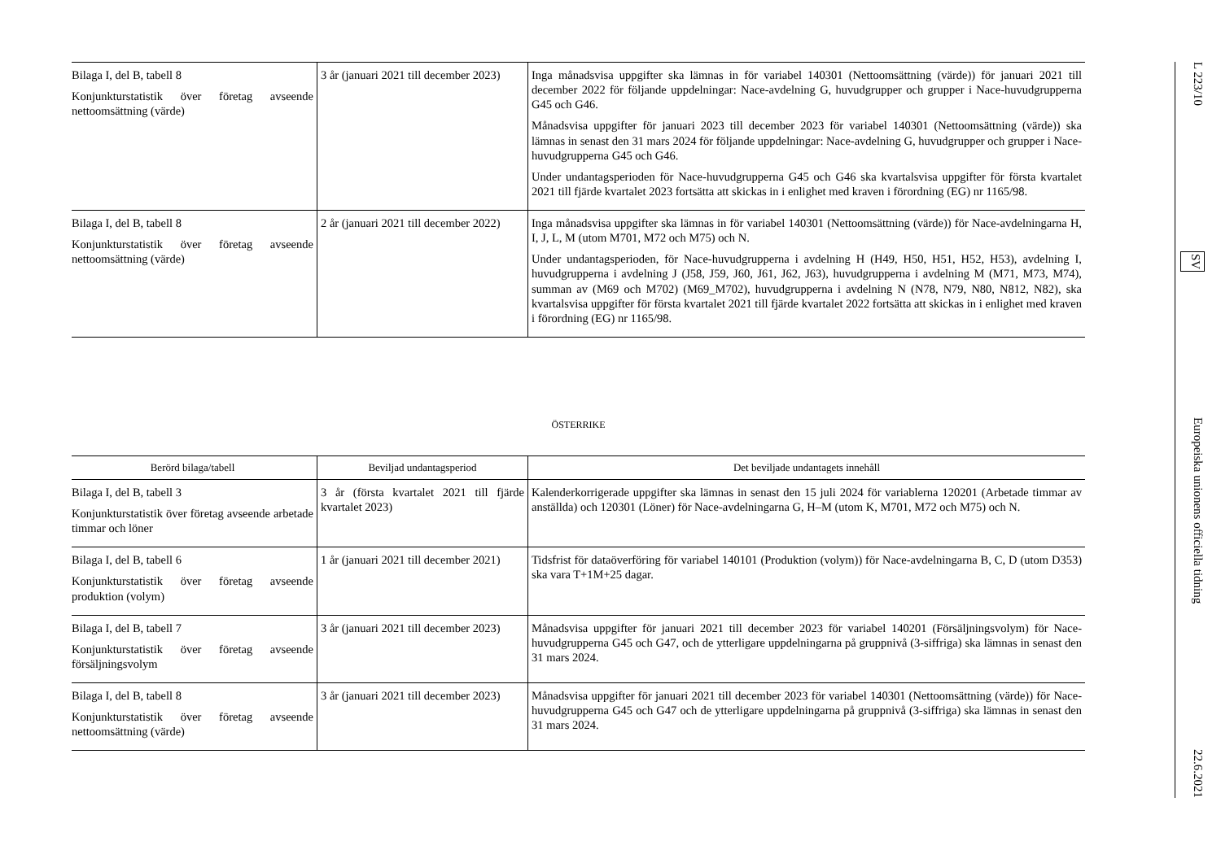| Bilaga I, del B, tabell 8 Konjunkturstatistik över företag avseende nettoomsättning (värde) | 3 år (januari 2021 till december 2023) | Inga månadsvisa uppgifter ska lämnas in för variabel 140301 (Nettoomsättning (värde)) för januari 2021 till december 2022 för följande uppdelningar: Nace-avdelning G, huvudgrupper och grupper i Nace-huvudgrupperna G45 och G46. Månadsvisa uppgifter för januari 2023 till december 2023 för variabel 140301 (Nettoomsättning (värde)) ska lämnas in senast den 31 mars 2024 för följande uppdelningar: Nace-avdelning G, huvudgrupper och grupper i Nace-huvudgrupperna G45 och G46. Under undantagsperioden för Nace-huvudgrupperna G45 och G46 ska kvartalsvisa uppgifter för första kvartalet 2021 till fjärde kvartalet 2023 fortsätta att skickas in i enlighet med kraven i förordning (EG) nr 1165/98. |
| Bilaga I, del B, tabell 8 Konjunkturstatistik över företag avseende nettoomsättning (värde) | 2 år (januari 2021 till december 2022) | Inga månadsvisa uppgifter ska lämnas in för variabel 140301 (Nettoomsättning (värde)) för Nace-avdelningarna H, I, J, L, M (utom M701, M72 och M75) och N. Under undantagsperioden, för Nace-huvudgrupperna i avdelning H (H49, H50, H51, H52, H53), avdelning I, huvudgrupperna i avdelning J (J58, J59, J60, J61, J62, J63), huvudgrupperna i avdelning M (M71, M73, M74), summan av (M69 och M702) (M69_M702), huvudgrupperna i avdelning N (N78, N79, N80, N812, N82), ska kvartalsvisa uppgifter för första kvartalet 2021 till fjärde kvartalet 2022 fortsätta att skickas in i enlighet med kraven i förordning (EG) nr 1165/98. |
ÖSTERRIKE
| Berörd bilaga/tabell | Beviljad undantagsperiod | Det beviljade undantagets innehåll |
| --- | --- | --- |
| Bilaga I, del B, tabell 3 Konjunkturstatistik över företag avseende arbetade timmar och löner | 3 år (första kvartalet 2021 till fjärde kvartalet 2023) | Kalenderkorrigerade uppgifter ska lämnas in senast den 15 juli 2024 för variablerna 120201 (Arbetade timmar av anställda) och 120301 (Löner) för Nace-avdelningarna G, H–M (utom K, M701, M72 och M75) och N. |
| Bilaga I, del B, tabell 6 Konjunkturstatistik över företag avseende produktion (volym) | 1 år (januari 2021 till december 2021) | Tidsfrist för dataöverföring för variabel 140101 (Produktion (volym)) för Nace-avdelningarna B, C, D (utom D353) ska vara T+1M+25 dagar. |
| Bilaga I, del B, tabell 7 Konjunkturstatistik över företag avseende försäljningsvolym | 3 år (januari 2021 till december 2023) | Månadsvisa uppgifter för januari 2021 till december 2023 för variabel 140201 (Försäljningsvolym) för Nace-huvudgrupperna G45 och G47, och de ytterligare uppdelningarna på gruppnivå (3-siffriga) ska lämnas in senast den 31 mars 2024. |
| Bilaga I, del B, tabell 8 Konjunkturstatistik över företag avseende nettoomsättning (värde) | 3 år (januari 2021 till december 2023) | Månadsvisa uppgifter för januari 2021 till december 2023 för variabel 140301 (Nettoomsättning (värde)) för Nace-huvudgrupperna G45 och G47 och de ytterligare uppdelningarna på gruppnivå (3-siffriga) ska lämnas in senast den 31 mars 2024. |
L 223/10 SV Europeiska unionens officiella tidning 22.6.2021